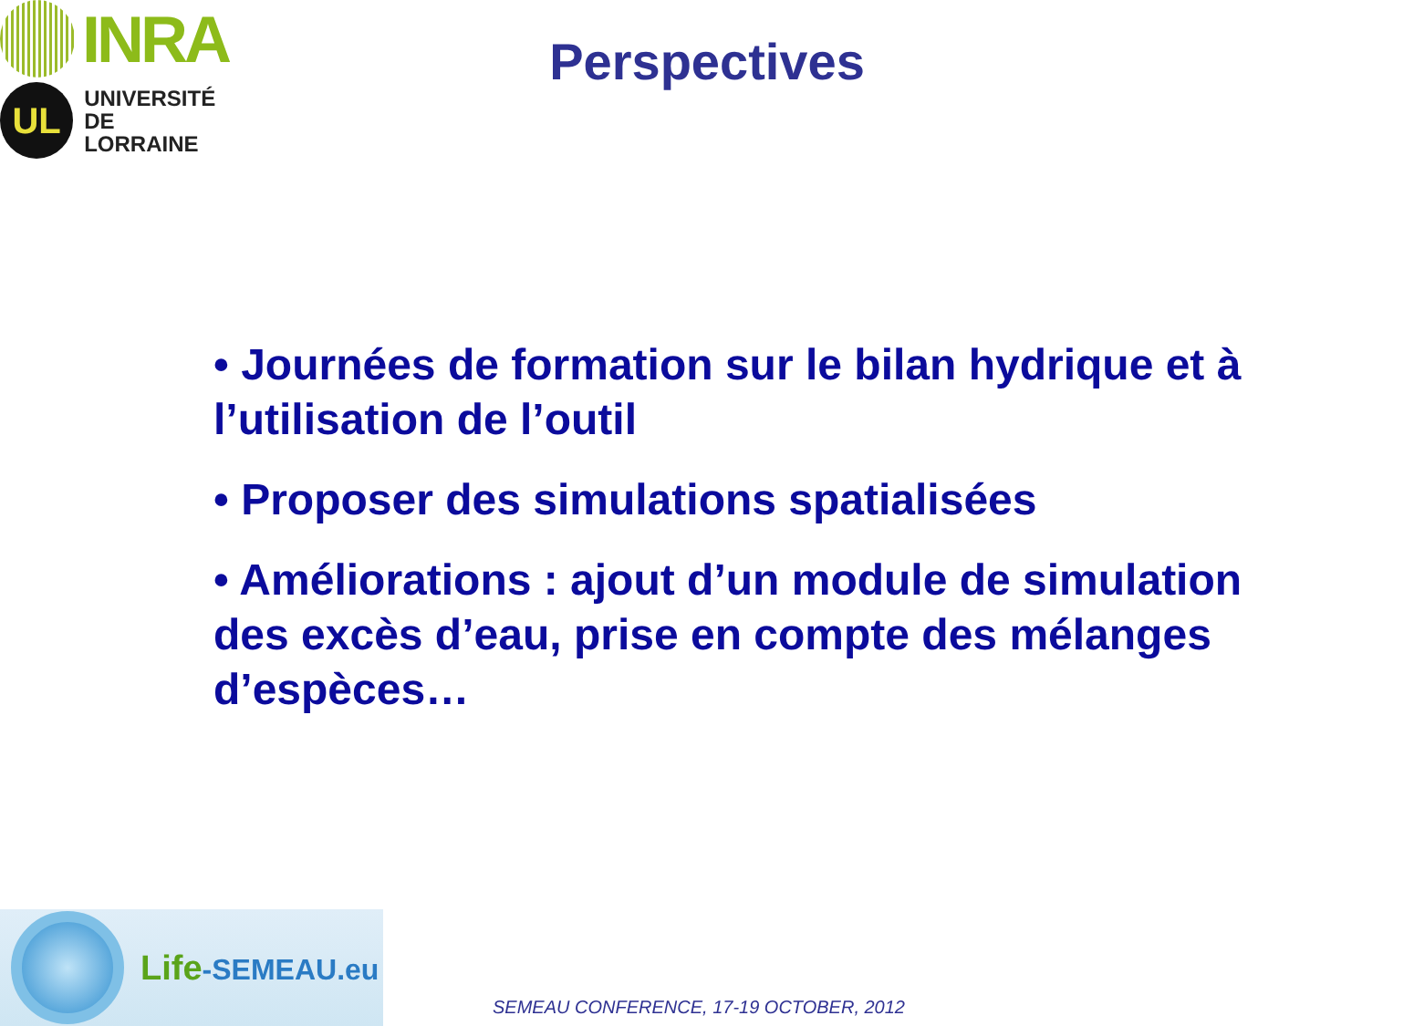INRA
UL
UNIVERSITÉ
DE LORRAINE
Perspectives
• Journées de formation sur le bilan hydrique et à l’utilisation de l’outil
• Proposer des simulations spatialisées
• Améliorations : ajout d’un module de simulation des excès d’eau, prise en compte des mélanges d’espèces…
Life-SEMEAU.eu
SEMEAU CONFERENCE, 17-19 OCTOBER, 2012